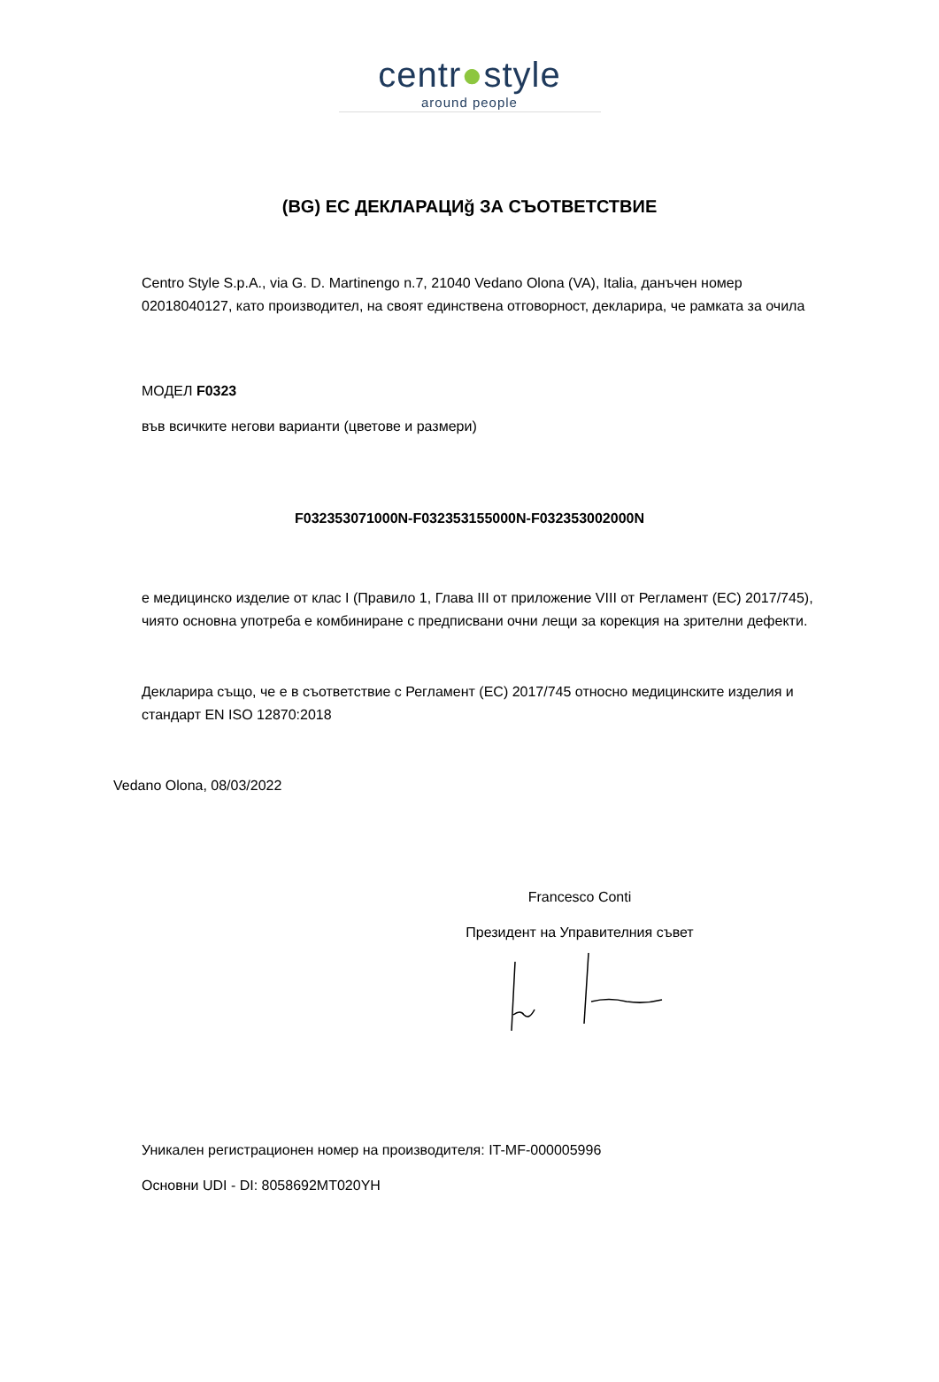centr●style
around people
(BG) ЕС ДЕКЛАРАЦИğ ЗА СЪОТВЕТСТВИЕ
Centro Style S.p.A., via G. D. Martinengo n.7, 21040 Vedano Olona (VA), Italia, данъчен номер 02018040127, като производител, на своят единствена отговорност, декларира, че рамката за очила
МОДЕЛ F0323
във всичките негови варианти (цветове и размери)
F032353071000N-F032353155000N-F032353002000N
е медицинско изделие от клас I (Правило 1, Глава III от приложение VIII от Регламент (ЕС) 2017/745), чиято основна употреба е комбиниране с предписвани очни лещи за корекция на зрителни дефекти.
Декларира също, че е в съответствие с Регламент (ЕС) 2017/745 относно медицинските изделия и стандарт EN ISO 12870:2018
Vedano Olona, 08/03/2022
Francesco Conti
Президент на Управителния съвет
Уникален регистрационен номер на производителя: IT-MF-000005996
Основни UDI - DI: 8058692MT020YH